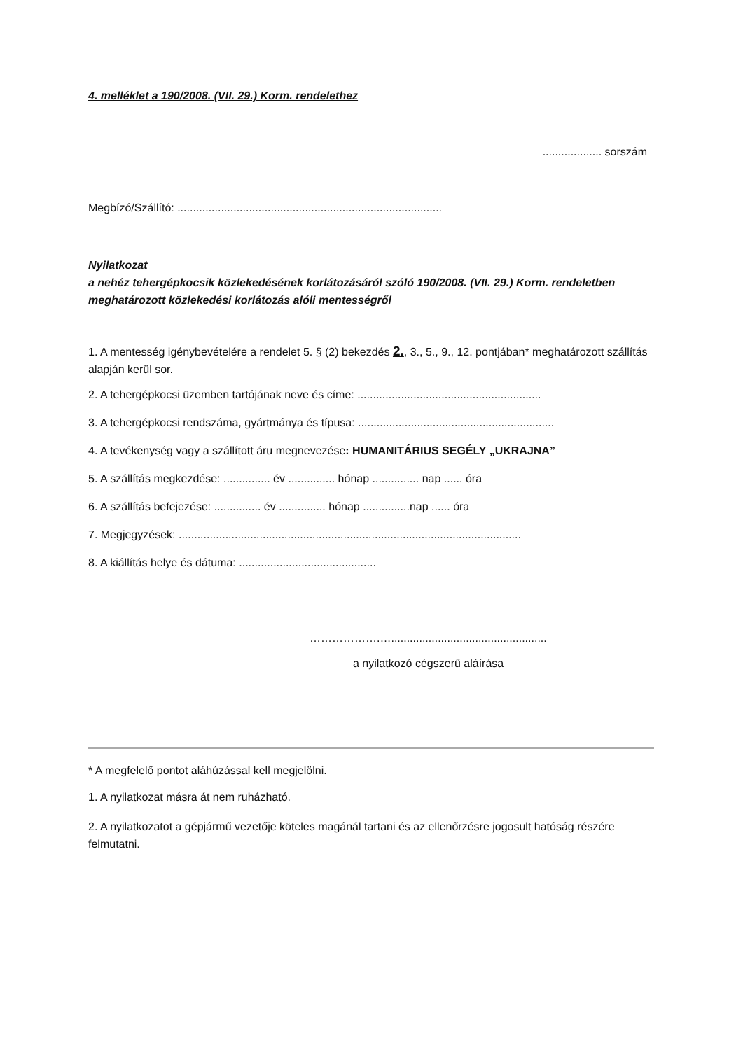4. melléklet a 190/2008. (VII. 29.) Korm. rendelethez
................... sorszám
Megbízó/Szállító: .....................................................................................
Nyilatkozat
a nehéz tehergépkocsik közlekedésének korlátozásáról szóló 190/2008. (VII. 29.) Korm. rendeletben meghatározott közlekedési korlátozás alóli mentességről
1. A mentesség igénybevételére a rendelet 5. § (2) bekezdés 2., 3., 5., 9., 12. pontjában* meghatározott szállítás alapján kerül sor.
2. A tehergépkocsi üzemben tartójának neve és címe: ...........................................................
3. A tehergépkocsi rendszáma, gyártmánya és típusa: ...............................................................
4. A tevékenység vagy a szállított áru megnevezése: HUMANITÁRIUS SEGÉLY „UKRAJNA”
5. A szállítás megkezdése: ............... év ............... hónap ............... nap ...... óra
6. A szállítás befejezése: ............... év ............... hónap ...............nap ...... óra
7. Megjegyzések: ..............................................................................................................
8. A kiállítás helye és dátuma: ............................................
……………….…..................................................
a nyilatkozó cégszerű aláírása
* A megfelelő pontot aláhúzással kell megjelölni.
1. A nyilatkozat másra át nem ruházható.
2. A nyilatkozatot a gépjármű vezetője köteles magánál tartani és az ellenőrzésre jogosult hatóság részére felmutatni.